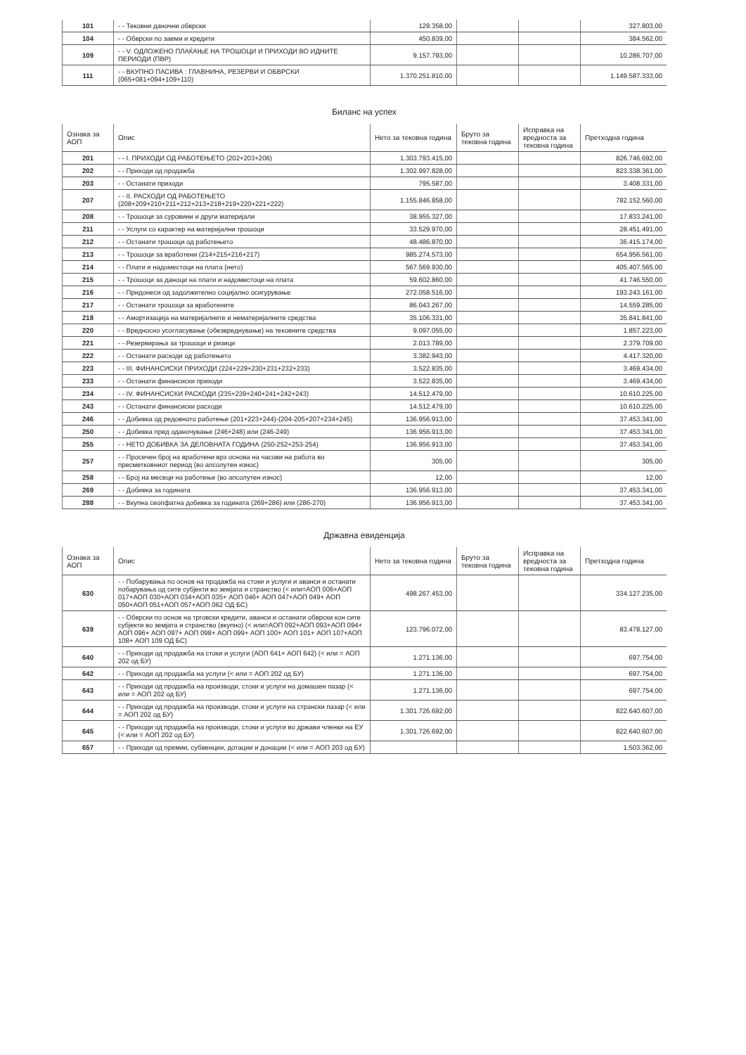| 101 | - - Тековни даночни обврски | 129.358,00 | | | 327.803,00 |
| 104 | - - Обврски по заеми и кредити | 450.839,00 | | | 384.562,00 |
| 109 | - - V. ОДЛОЖЕНО ПЛАЌАЊЕ НА ТРОШОЦИ И ПРИХОДИ ВО ИДНИТЕ ПЕРИОДИ (ПВР) | 9.157.793,00 | | | 10.286.707,00 |
| 111 | - - ВКУПНО ПАСИВА : ГЛАВНИНА, РЕЗЕРВИ И ОБВРСКИ (065+081+094+109+110) | 1.370.251.810,00 | | | 1.149.587.333,00 |
Биланс на успех
| Ознака за АОП | Опис | Нето за тековна година | Бруто за тековна година | Исправка на вредноста за тековна година | Претходна година |
| --- | --- | --- | --- | --- | --- |
| 201 | - - I. ПРИХОДИ ОД РАБОТЕЊЕТО (202+203+206) | 1.303.793.415,00 | | | 826.746.692,00 |
| 202 | - - Приходи од продажба | 1.302.997.828,00 | | | 823.338.361,00 |
| 203 | - - Останати приходи | 795.587,00 | | | 3.408.331,00 |
| 207 | - - II. РАСХОДИ ОД РАБОТЕЊЕТО (208+209+210+211+212+213+218+219+220+221+222) | 1.155.846.858,00 | | | 782.152.560,00 |
| 208 | - - Трошоци за суровини и други материјали | 38.955.327,00 | | | 17.833.241,00 |
| 211 | - - Услуги со карактер на материјални трошоци | 33.529.970,00 | | | 28.451.491,00 |
| 212 | - - Останати трошоци од работењето | 48.486.870,00 | | | 36.415.174,00 |
| 213 | - - Трошоци за вработени (214+215+216+217) | 985.274.573,00 | | | 654.956.561,00 |
| 214 | - - Плати и надоместоци на плата (нето) | 567.569.930,00 | | | 405.407.565,00 |
| 215 | - - Трошоци за даноци на плати и надоместоци на плата | 59.602.860,00 | | | 41.746.550,00 |
| 216 | - - Придонеси од задолжително социјално осигурување | 272.058.516,00 | | | 193.243.161,00 |
| 217 | - - Останати трошоци за вработените | 86.043.267,00 | | | 14.559.285,00 |
| 218 | - - Амортизација на материјалните и нематеријалните средства | 35.106.331,00 | | | 35.841.841,00 |
| 220 | - - Вредносно усогласување (обезвреднување) на тековните средства | 9.097.055,00 | | | 1.857.223,00 |
| 221 | - - Резервирања за трошоци и ризици | 2.013.789,00 | | | 2.379.709,00 |
| 222 | - - Останати расходи од работењето | 3.382.943,00 | | | 4.417.320,00 |
| 223 | - - III. ФИНАНСИСКИ ПРИХОДИ (224+229+230+231+232+233) | 3.522.835,00 | | | 3.469.434,00 |
| 233 | - - Останати финансиски приходи | 3.522.835,00 | | | 3.469.434,00 |
| 234 | - - IV. ФИНАНСИСКИ РАСХОДИ (235+239+240+241+242+243) | 14.512.479,00 | | | 10.610.225,00 |
| 243 | - - Останати финансиски расходи | 14.512.479,00 | | | 10.610.225,00 |
| 246 | - - Добивка од редовното работење (201+223+244)-(204-205+207+234+245) | 136.956.913,00 | | | 37.453.341,00 |
| 250 | - - Добивка пред оданочување (246+248) или (246-249) | 136.956.913,00 | | | 37.453.341,00 |
| 255 | - - НЕТО ДОБИВКА ЗА ДЕЛОВНАТА ГОДИНА (250-252+253-254) | 136.956.913,00 | | | 37.453.341,00 |
| 257 | - - Просечен број на вработени врз основа на часови на работа во пресметковниот период (во апсолутен износ) | 305,00 | | | 305,00 |
| 258 | - - Број на месеци на работење (во апсолутен износ) | 12,00 | | | 12,00 |
| 269 | - - Добивка за годината | 136.956.913,00 | | | 37.453.341,00 |
| 288 | - - Вкупна сеопфатна добивка за годината (269+286) или (286-270) | 136.956.913,00 | | | 37.453.341,00 |
Државна евиденција
| Ознака за АОП | Опис | Нето за тековна година | Бруто за тековна година | Исправка на вредноста за тековна година | Претходна година |
| --- | --- | --- | --- | --- | --- |
| 630 | - - Побарувања по основ на продажба на стоки и услуги и аванси и останати побарувања од сите субјекти во земјата и странство (< или=АОП 006+АОП 017+АОП 030+АОП 034+АОП 035+ АОП 046+ АОП 047+АОП 049+ АОП 050+АОП 051+АОП 057+АОП 062 ОД БС) | 498.267.453,00 | | | 334.127.235,00 |
| 639 | - - Обврски по основ на трговски кредити, аванси и останати обврски кон сите субјекти во земјата и странство (вкупно) (< или=АОП 092+АОП 093+АОП 094+ АОП 096+ АОП 097+ АОП 098+ АОП 099+ АОП 100+ АОП 101+ АОП 107+АОП 108+ АОП 109 ОД БС) | 123.796.072,00 | | | 83.478.127,00 |
| 640 | - - Приходи од продажба на стоки и услуги (АОП 641+ АОП 642) (< или = АОП 202 од БУ) | 1.271.136,00 | | | 697.754,00 |
| 642 | - - Приходи од продажба на услуги (< или = АОП 202 од БУ) | 1.271.136,00 | | | 697.754,00 |
| 643 | - - Приходи од продажба на производи, стоки и услуги на домашен пазар (< или = АОП 202 од БУ) | 1.271.136,00 | | | 697.754,00 |
| 644 | - - Приходи од продажба на производи, стоки и услуги на странски пазар (< или = АОП 202 од БУ) | 1.301.726.692,00 | | | 822.640.607,00 |
| 645 | - - Приходи од продажба на производи, стоки и услуги во држави членки на ЕУ (< или = АОП 202 од БУ) | 1.301.726.692,00 | | | 822.640.607,00 |
| 657 | - - Приходи од премии, субвенции, дотации и донации (< или = АОП 203 од БУ) | | | | 1.503.362,00 |